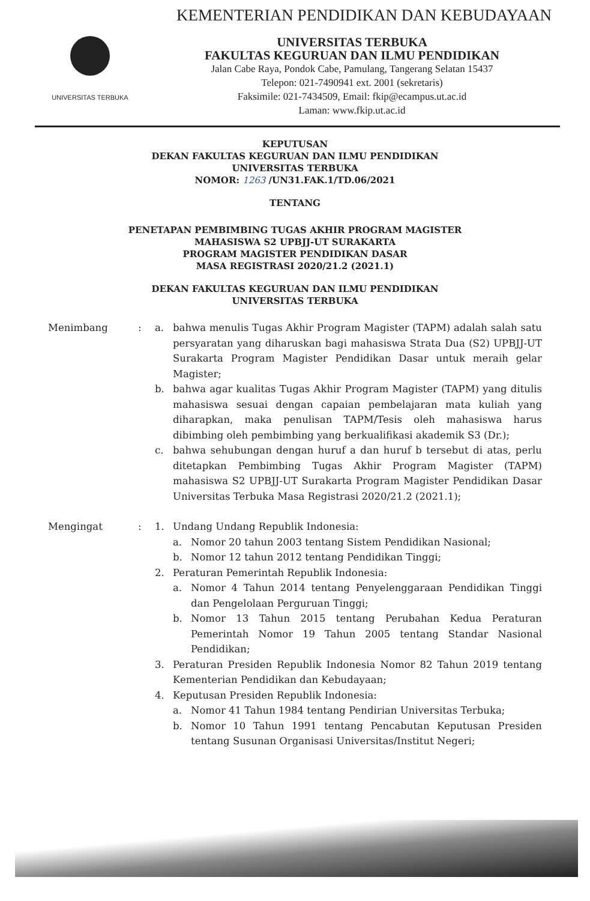UNIVERSITAS TERBUKA
KEMENTERIAN PENDIDIKAN DAN KEBUDAYAAN
UNIVERSITAS TERBUKA
FAKULTAS KEGURUAN DAN ILMU PENDIDIKAN
Jalan Cabe Raya, Pondok Cabe, Pamulang, Tangerang Selatan 15437
Telepon: 021-7490941 ext. 2001 (sekretaris)
Faksimile: 021-7434509, Email: fkip@ecampus.ut.ac.id
Laman: www.fkip.ut.ac.id
KEPUTUSAN
DEKAN FAKULTAS KEGURUAN DAN ILMU PENDIDIKAN
UNIVERSITAS TERBUKA
NOMOR: 1263 /UN31.FAK.1/TD.06/2021
TENTANG
PENETAPAN PEMBIMBING TUGAS AKHIR PROGRAM MAGISTER
MAHASISWA S2 UPBJJ-UT SURAKARTA
PROGRAM MAGISTER PENDIDIKAN DASAR
MASA REGISTRASI 2020/21.2 (2021.1)
DEKAN FAKULTAS KEGURUAN DAN ILMU PENDIDIKAN
UNIVERSITAS TERBUKA
Menimbang : a. bahwa menulis Tugas Akhir Program Magister (TAPM) adalah salah satu persyaratan yang diharuskan bagi mahasiswa Strata Dua (S2) UPBJJ-UT Surakarta Program Magister Pendidikan Dasar untuk meraih gelar Magister;
b. bahwa agar kualitas Tugas Akhir Program Magister (TAPM) yang ditulis mahasiswa sesuai dengan capaian pembelajaran mata kuliah yang diharapkan, maka penulisan TAPM/Tesis oleh mahasiswa harus dibimbing oleh pembimbing yang berkualifikasi akademik S3 (Dr.);
c. bahwa sehubungan dengan huruf a dan huruf b tersebut di atas, perlu ditetapkan Pembimbing Tugas Akhir Program Magister (TAPM) mahasiswa S2 UPBJJ-UT Surakarta Program Magister Pendidikan Dasar Universitas Terbuka Masa Registrasi 2020/21.2 (2021.1);
Mengingat : 1. Undang Undang Republik Indonesia:
a. Nomor 20 tahun 2003 tentang Sistem Pendidikan Nasional;
b. Nomor 12 tahun 2012 tentang Pendidikan Tinggi;
2. Peraturan Pemerintah Republik Indonesia:
a. Nomor 4 Tahun 2014 tentang Penyelenggaraan Pendidikan Tinggi dan Pengelolaan Perguruan Tinggi;
b. Nomor 13 Tahun 2015 tentang Perubahan Kedua Peraturan Pemerintah Nomor 19 Tahun 2005 tentang Standar Nasional Pendidikan;
3. Peraturan Presiden Republik Indonesia Nomor 82 Tahun 2019 tentang Kementerian Pendidikan dan Kebudayaan;
4. Keputusan Presiden Republik Indonesia:
a. Nomor 41 Tahun 1984 tentang Pendirian Universitas Terbuka;
b. Nomor 10 Tahun 1991 tentang Pencabutan Keputusan Presiden tentang Susunan Organisasi Universitas/Institut Negeri;